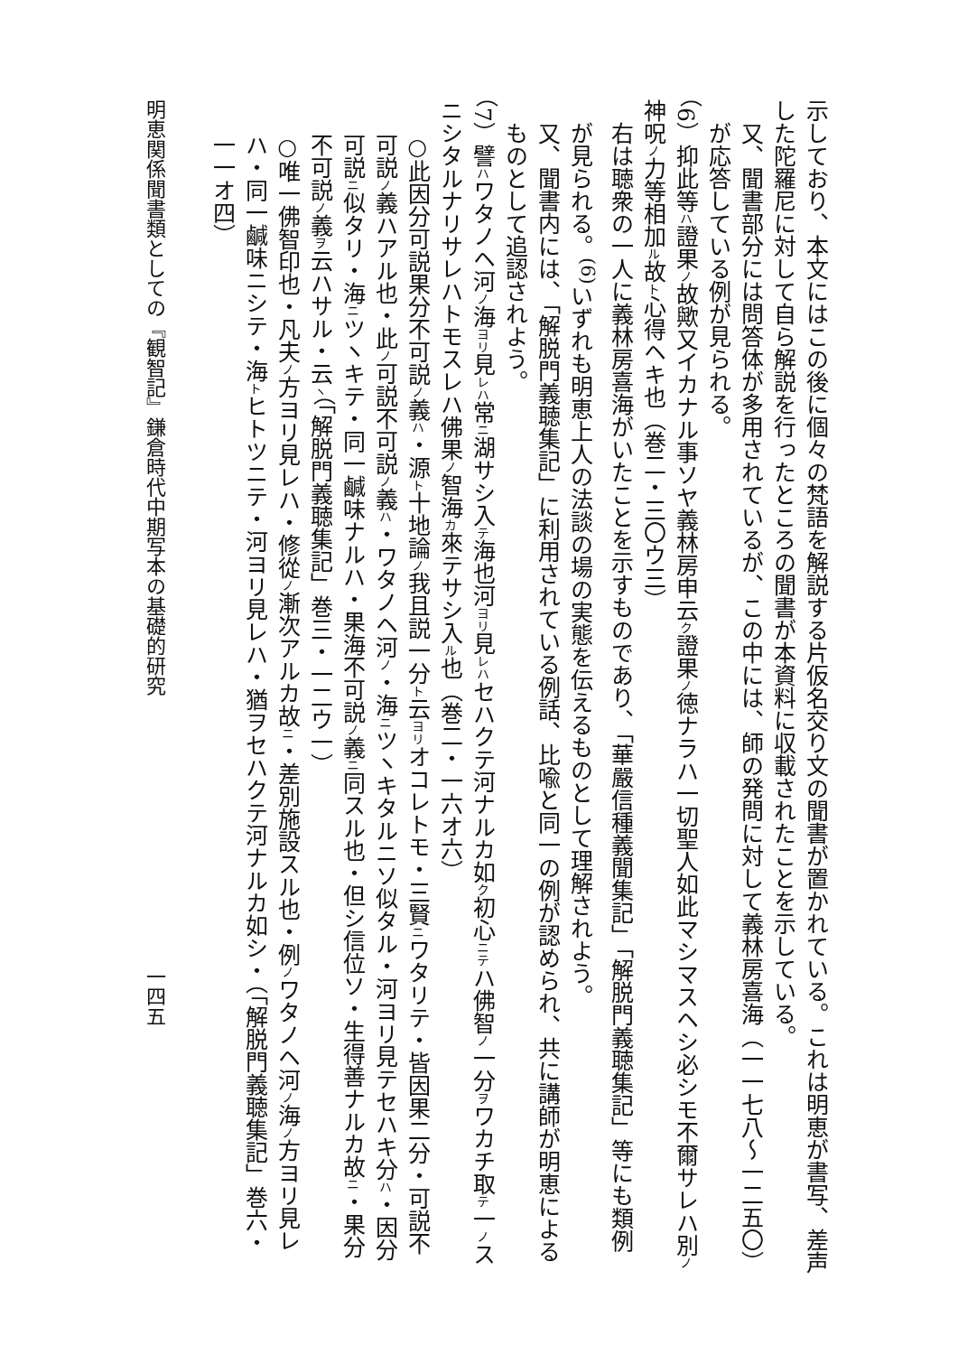示しており、本文にはこの後に個々の梵語を解説する片仮名交り文の聞書が置かれている。これは明恵が書写、差声した陀羅尼に対して自ら解説を行ったところの聞書が本資料に収載されたことを示している。
又、聞書部分には問答体が多用されているが、この中には、師の発問に対して義林房喜海（一一七八〜一二五〇）が応答している例が見られる。
（6）抑此等ハ證果ノ故歟又イカナル事ソヤ義林房申云ク證果ノ徳ナラハ一切聖人如此マシマスヘシ必シモ不爾サレハ別ノ神呪ノ力等相加ル故ト心得ヘキ也（巻二・三〇ウ三）
右は聴衆の一人に義林房喜海がいたことを示すものであり、「華嚴信種義聞集記」「解脱門義聴集記」等にも類例が見られる。<sup>(6)</sup>いずれも明恵上人の法談の場の実態を伝えるものとして理解されよう。
又、聞書内には、「解脱門義聴集記」に利用されている例話、比喩と同一の例が認められ、共に講師が明恵によるものとして追認されよう。
（7）譬ハワタノヘ河ノ海ヨリ見レハ常ニ湖サシ入テ海也河ヨリ見レハセハクテ河ナルカ如ク初心ニテハ佛智ノ一分ヲワカチ取テ一ノスニシタルナリサレハトモスレハ佛果ノ智海カ來テサシ入ル也（巻二・一六オ六）
○此因分可説果分不可説ノ義ハ・源ト十地論ノ我且説一分ト云ヨリオコレトモ・三賢ニワタリテ・皆因果二分・可説不可説ノ義ハアル也・此ノ可説不可説ノ義ハ・ワタノヘ河ノ・海ニツヽキタルニソ似タル・河ヨリ見テセハキ分ハ・因分可説ニ似タリ・海ニツヽキテ・同一鹹味ナルハ・果海不可説ノ義ニ同スル也・但シ信位ソ・生得善ナルカ故ニ・果分不可説ノ義ヲ云ハサル・云ヽ（「解脱門義聴集記」巻三・一二ウ一）
○唯一佛智印也・凡夫ノ方ヨリ見レハ・修從ノ漸次アルカ故ニ・差別施設スル也・例ノワタノヘ河ノ海ノ方ヨリ見レハ・同一鹹味ニシテ・海トヒトツニテ・河ヨリ見レハ・猶ヲセハクテ河ナルカ如シ・（「解脱門義聴集記」巻六・一一オ四）
明恵関係聞書類としての『観智記』鎌倉時代中期写本の基礎的研究　　　　　　　　　　一四五